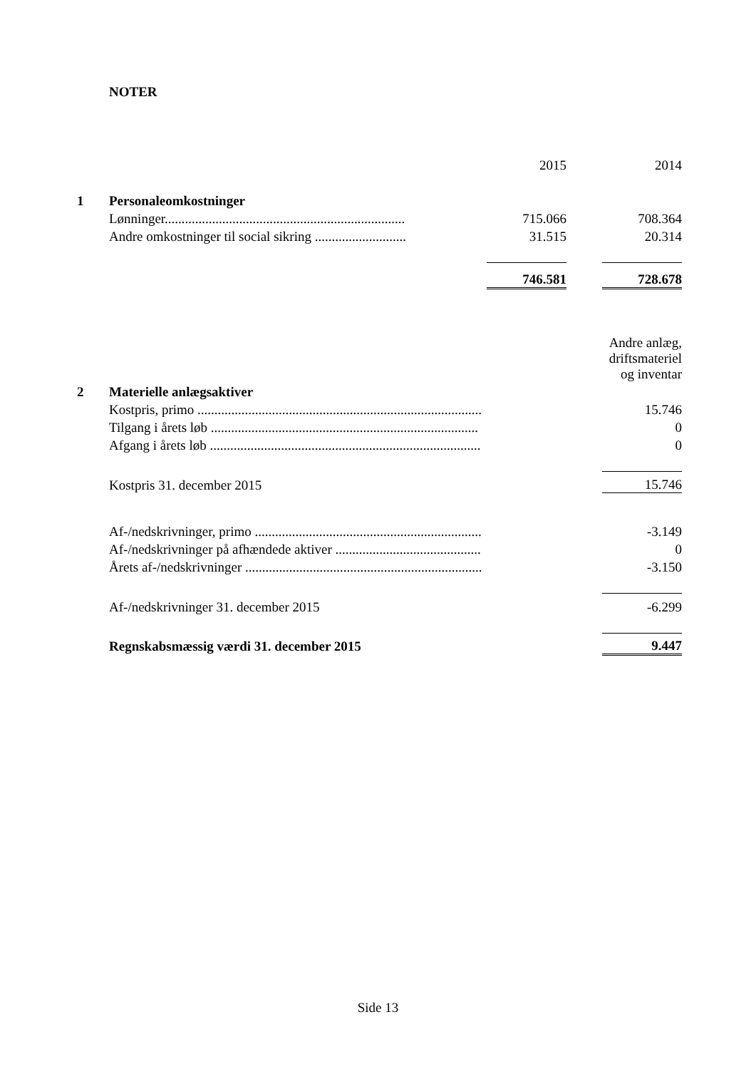NOTER
| | | 2015 | | 2014 |
| 1 | Personaleomkostninger | | | |
| | Lønninger....................................................................... | 715.066 | | 708.364 |
| | Andre omkostninger til social sikring ........................... | 31.515 | | 20.314 |
| | | 746.581 | | 728.678 |
| | | Andre anlæg, driftsmateriel og inventar |
| 2 | Materielle anlægsaktiver | |
| | Kostpris, primo .................................................................................... | 15.746 |
| | Tilgang i årets løb ............................................................................... | 0 |
| | Afgang i årets løb ................................................................................ | 0 |
| | Kostpris 31. december 2015 | 15.746 |
| | Af-/nedskrivninger, primo ................................................................... | -3.149 |
| | Af-/nedskrivninger på afhændede aktiver ........................................... | 0 |
| | Årets af-/nedskrivninger ...................................................................... | -3.150 |
| | Af-/nedskrivninger 31. december 2015 | -6.299 |
| | Regnskabsmæssig værdi 31. december 2015 | 9.447 |
Side 13